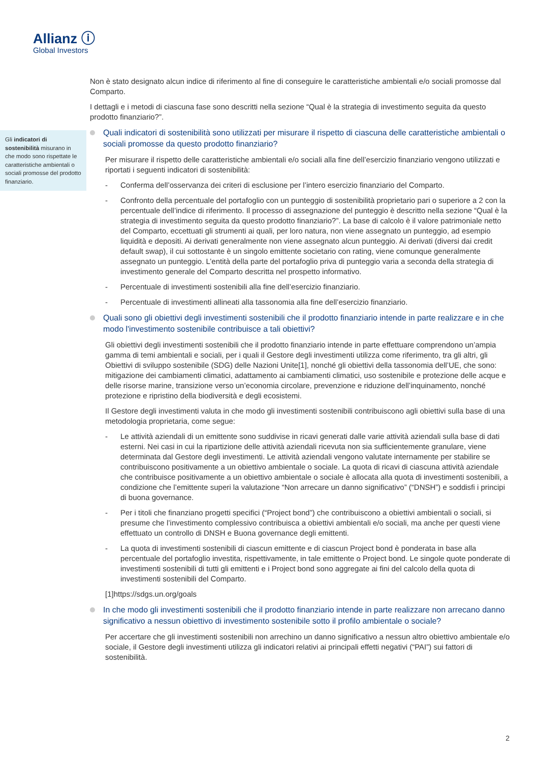Allianz ⓘ
Global Investors
Gli indicatori di sostenibilità misurano in che modo sono rispettate le caratteristiche ambientali o sociali promosse del prodotto finanziario.
Non è stato designato alcun indice di riferimento al fine di conseguire le caratteristiche ambientali e/o sociali promosse dal Comparto.
I dettagli e i metodi di ciascuna fase sono descritti nella sezione “Qual è la strategia di investimento seguita da questo prodotto finanziario?”.
Quali indicatori di sostenibilità sono utilizzati per misurare il rispetto di ciascuna delle caratteristiche ambientali o sociali promosse da questo prodotto finanziario?
Per misurare il rispetto delle caratteristiche ambientali e/o sociali alla fine dell’esercizio finanziario vengono utilizzati e riportati i seguenti indicatori di sostenibilità:
- Conferma dell’osservanza dei criteri di esclusione per l’intero esercizio finanziario del Comparto.
- Confronto della percentuale del portafoglio con un punteggio di sostenibilità proprietario pari o superiore a 2 con la percentuale dell’indice di riferimento. Il processo di assegnazione del punteggio è descritto nella sezione “Qual è la strategia di investimento seguita da questo prodotto finanziario?”. La base di calcolo è il valore patrimoniale netto del Comparto, eccettuati gli strumenti ai quali, per loro natura, non viene assegnato un punteggio, ad esempio liquidità e depositi. Ai derivati generalmente non viene assegnato alcun punteggio. Ai derivati (diversi dai credit default swap), il cui sottostante è un singolo emittente societario con rating, viene comunque generalmente assegnato un punteggio. L’entità della parte del portafoglio priva di punteggio varia a seconda della strategia di investimento generale del Comparto descritta nel prospetto informativo.
- Percentuale di investimenti sostenibili alla fine dell’esercizio finanziario.
- Percentuale di investimenti allineati alla tassonomia alla fine dell’esercizio finanziario.
Quali sono gli obiettivi degli investimenti sostenibili che il prodotto finanziario intende in parte realizzare e in che modo l'investimento sostenibile contribuisce a tali obiettivi?
Gli obiettivi degli investimenti sostenibili che il prodotto finanziario intende in parte effettuare comprendono un’ampia gamma di temi ambientali e sociali, per i quali il Gestore degli investimenti utilizza come riferimento, tra gli altri, gli Obiettivi di sviluppo sostenibile (SDG) delle Nazioni Unite[1], nonché gli obiettivi della tassonomia dell’UE, che sono: mitigazione dei cambiamenti climatici, adattamento ai cambiamenti climatici, uso sostenibile e protezione delle acque e delle risorse marine, transizione verso un’economia circolare, prevenzione e riduzione dell’inquinamento, nonché protezione e ripristino della biodiversità e degli ecosistemi.
Il Gestore degli investimenti valuta in che modo gli investimenti sostenibili contribuiscono agli obiettivi sulla base di una metodologia proprietaria, come segue:
- Le attività aziendali di un emittente sono suddivise in ricavi generati dalle varie attività aziendali sulla base di dati esterni. Nei casi in cui la ripartizione delle attività aziendali ricevuta non sia sufficientemente granulare, viene determinata dal Gestore degli investimenti. Le attività aziendali vengono valutate internamente per stabilire se contribuiscono positivamente a un obiettivo ambientale o sociale. La quota di ricavi di ciascuna attività aziendale che contribuisce positivamente a un obiettivo ambientale o sociale è allocata alla quota di investimenti sostenibili, a condizione che l’emittente superi la valutazione “Non arrecare un danno significativo” (“DNSH”) e soddisfi i principi di buona governance.
- Per i titoli che finanziano progetti specifici (“Project bond”) che contribuiscono a obiettivi ambientali o sociali, si presume che l’investimento complessivo contribuisca a obiettivi ambientali e/o sociali, ma anche per questi viene effettuato un controllo di DNSH e Buona governance degli emittenti.
- La quota di investimenti sostenibili di ciascun emittente e di ciascun Project bond è ponderata in base alla percentuale del portafoglio investita, rispettivamente, in tale emittente o Project bond. Le singole quote ponderate di investimenti sostenibili di tutti gli emittenti e i Project bond sono aggregate ai fini del calcolo della quota di investimenti sostenibili del Comparto.
[1]https://sdgs.un.org/goals
In che modo gli investimenti sostenibili che il prodotto finanziario intende in parte realizzare non arrecano danno significativo a nessun obiettivo di investimento sostenibile sotto il profilo ambientale o sociale?
Per accertare che gli investimenti sostenibili non arrechino un danno significativo a nessun altro obiettivo ambientale e/o sociale, il Gestore degli investimenti utilizza gli indicatori relativi ai principali effetti negativi (“PAI”) sui fattori di sostenibilità.
2